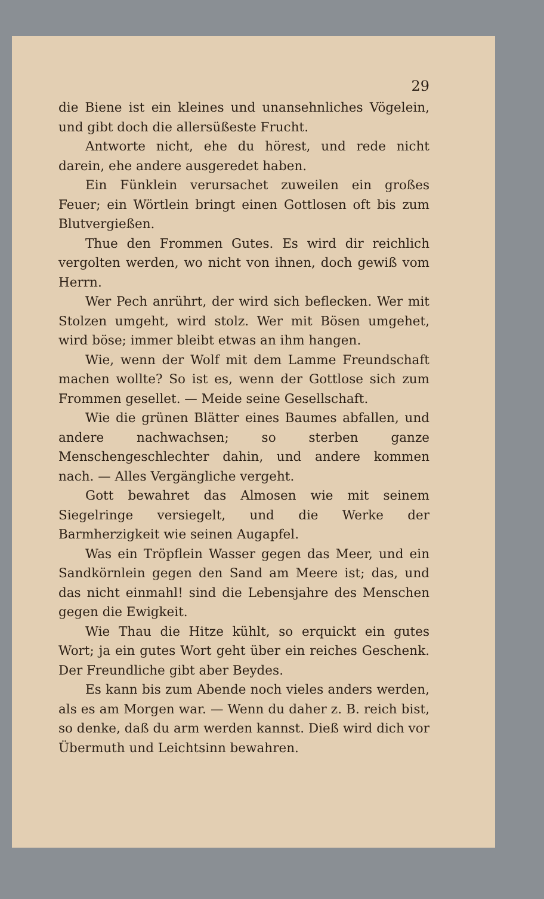29
die Biene ist ein kleines und unansehnliches Vögelein, und gibt doch die allersüßeste Frucht.
Antworte nicht, ehe du hörest, und rede nicht darein, ehe andere ausgeredet haben.
Ein Fünklein verursachet zuweilen ein großes Feuer; ein Wörtlein bringt einen Gottlosen oft bis zum Blutvergießen.
Thue den Frommen Gutes. Es wird dir reichlich vergolten werden, wo nicht von ihnen, doch gewiß vom Herrn.
Wer Pech anrührt, der wird sich beflecken. Wer mit Stolzen umgeht, wird stolz. Wer mit Bösen umgehet, wird böse; immer bleibt etwas an ihm hangen.
Wie, wenn der Wolf mit dem Lamme Freundschaft machen wollte? So ist es, wenn der Gottlose sich zum Frommen gesellet. — Meide seine Gesellschaft.
Wie die grünen Blätter eines Baumes abfallen, und andere nachwachsen; so sterben ganze Menschengeschlechter dahin, und andere kommen nach. — Alles Vergängliche vergeht.
Gott bewahret das Almosen wie mit seinem Siegelringe versiegelt, und die Werke der Barmherzigkeit wie seinen Augapfel.
Was ein Tröpflein Wasser gegen das Meer, und ein Sandkörnlein gegen den Sand am Meere ist; das, und das nicht einmahl! sind die Lebensjahre des Menschen gegen die Ewigkeit.
Wie Thau die Hitze kühlt, so erquickt ein gutes Wort; ja ein gutes Wort geht über ein reiches Geschenk. Der Freundliche gibt aber Beydes.
Es kann bis zum Abende noch vieles anders werden, als es am Morgen war. — Wenn du daher z. B. reich bist, so denke, daß du arm werden kannst. Dieß wird dich vor Übermuth und Leichtsinn bewahren.